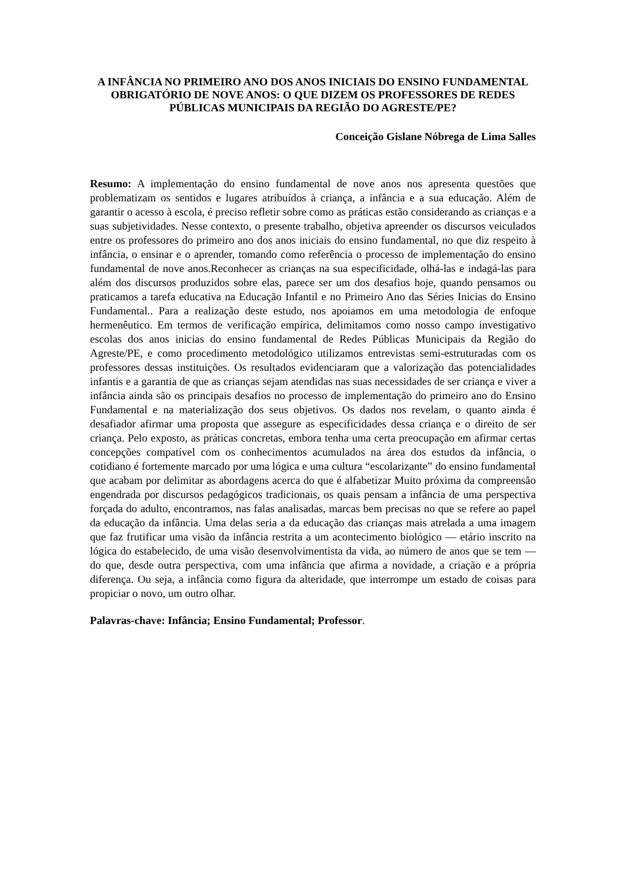A INFÂNCIA NO PRIMEIRO ANO DOS ANOS INICIAIS DO ENSINO FUNDAMENTAL OBRIGATÓRIO DE NOVE ANOS: O QUE DIZEM OS PROFESSORES DE REDES PÚBLICAS MUNICIPAIS DA REGIÃO DO AGRESTE/PE?
Conceição Gislane Nóbrega de Lima Salles
Resumo: A implementação do ensino fundamental de nove anos nos apresenta questões que problematizam os sentidos e lugares atribuídos à criança, a infância e a sua educação. Além de garantir o acesso à escola, é preciso refletir sobre como as práticas estão considerando as crianças e a suas subjetividades. Nesse contexto, o presente trabalho, objetiva apreender os discursos veiculados entre os professores do primeiro ano dos anos iniciais do ensino fundamental, no que diz respeito à infância, o ensinar e o aprender, tomando como referência o processo de implementação do ensino fundamental de nove anos.Reconhecer as crianças na sua especificidade, olhá-las e indagá-las para além dos discursos produzidos sobre elas, parece ser um dos desafios hoje, quando pensamos ou praticamos a tarefa educativa na Educação Infantil e no Primeiro Ano das Séries Inicias do Ensino Fundamental.. Para a realização deste estudo, nos apoiamos em uma metodologia de enfoque hermenêutico. Em termos de verificação empírica, delimitamos como nosso campo investigativo escolas dos anos inicias do ensino fundamental de Redes Públicas Municipais da Região do Agreste/PE, e como procedimento metodológico utilizamos entrevistas semi-estruturadas com os professores dessas instituições. Os resultados evidenciaram que a valorização das potencialidades infantis e a garantia de que as crianças sejam atendidas nas suas necessidades de ser criança e viver a infância ainda são os principais desafios no processo de implementação do primeiro ano do Ensino Fundamental e na materialização dos seus objetivos. Os dados nos revelam, o quanto ainda é desafiador afirmar uma proposta que assegure as especificidades dessa criança e o direito de ser criança. Pelo exposto, as práticas concretas, embora tenha uma certa preocupação em afirmar certas concepções compatível com os conhecimentos acumulados na área dos estudos da infância, o cotidiano é fortemente marcado por uma lógica e uma cultura “escolarizante” do ensino fundamental que acabam por delimitar as abordagens acerca do que é alfabetizar Muito próxima da compreensão engendrada por discursos pedagógicos tradicionais, os quais pensam a infância de uma perspectiva forçada do adulto, encontramos, nas falas analisadas, marcas bem precisas no que se refere ao papel da educação da infância. Uma delas seria a da educação das crianças mais atrelada a uma imagem que faz frutificar uma visão da infância restrita a um acontecimento biológico — etário inscrito na lógica do estabelecido, de uma visão desenvolvimentista da vida, ao número de anos que se tem — do que, desde outra perspectiva, com uma infância que afirma a novidade, a criação e a própria diferença. Ou seja, a infância como figura da alteridade, que interrompe um estado de coisas para propiciar o novo, um outro olhar.
Palavras-chave: Infância; Ensino Fundamental; Professor.